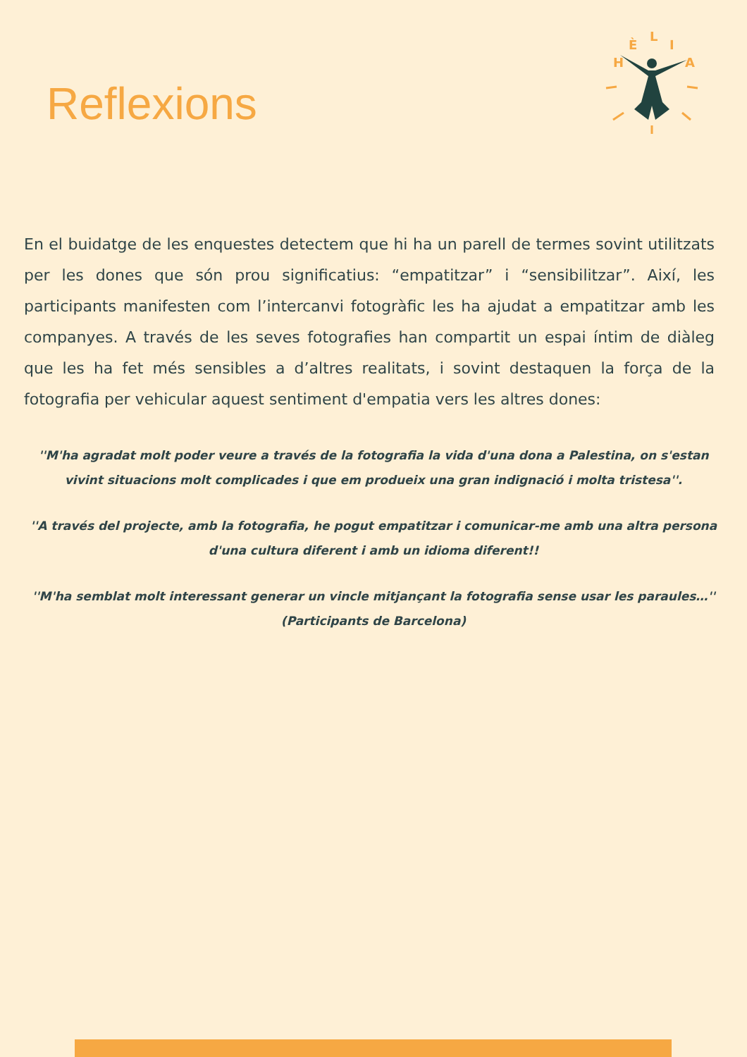Reflexions
H
È
L
I
A
En el buidatge de les enquestes detectem que hi ha un parell de termes sovint utilitzats per les dones que són prou significatius: “empatitzar” i “sensibilitzar”. Així, les participants manifesten com l’intercanvi fotogràfic les ha ajudat a empatitzar amb les companyes. A través de les seves fotografies han compartit un espai íntim de diàleg que les ha fet més sensibles a d’altres realitats, i sovint destaquen la força de la fotografia per vehicular aquest sentiment d'empatia vers les altres dones:
''M'ha agradat molt poder veure a través de la fotografia la vida d'una dona a Palestina, on s'estan vivint situacions molt complicades i que em produeix una gran indignació i molta tristesa''.
''A través del projecte, amb la fotografia, he pogut empatitzar i comunicar-me amb una altra persona d'una cultura diferent i amb un idioma diferent!!
''M'ha semblat molt interessant generar un vincle mitjançant la fotografia sense usar les paraules…'' (Participants de Barcelona)